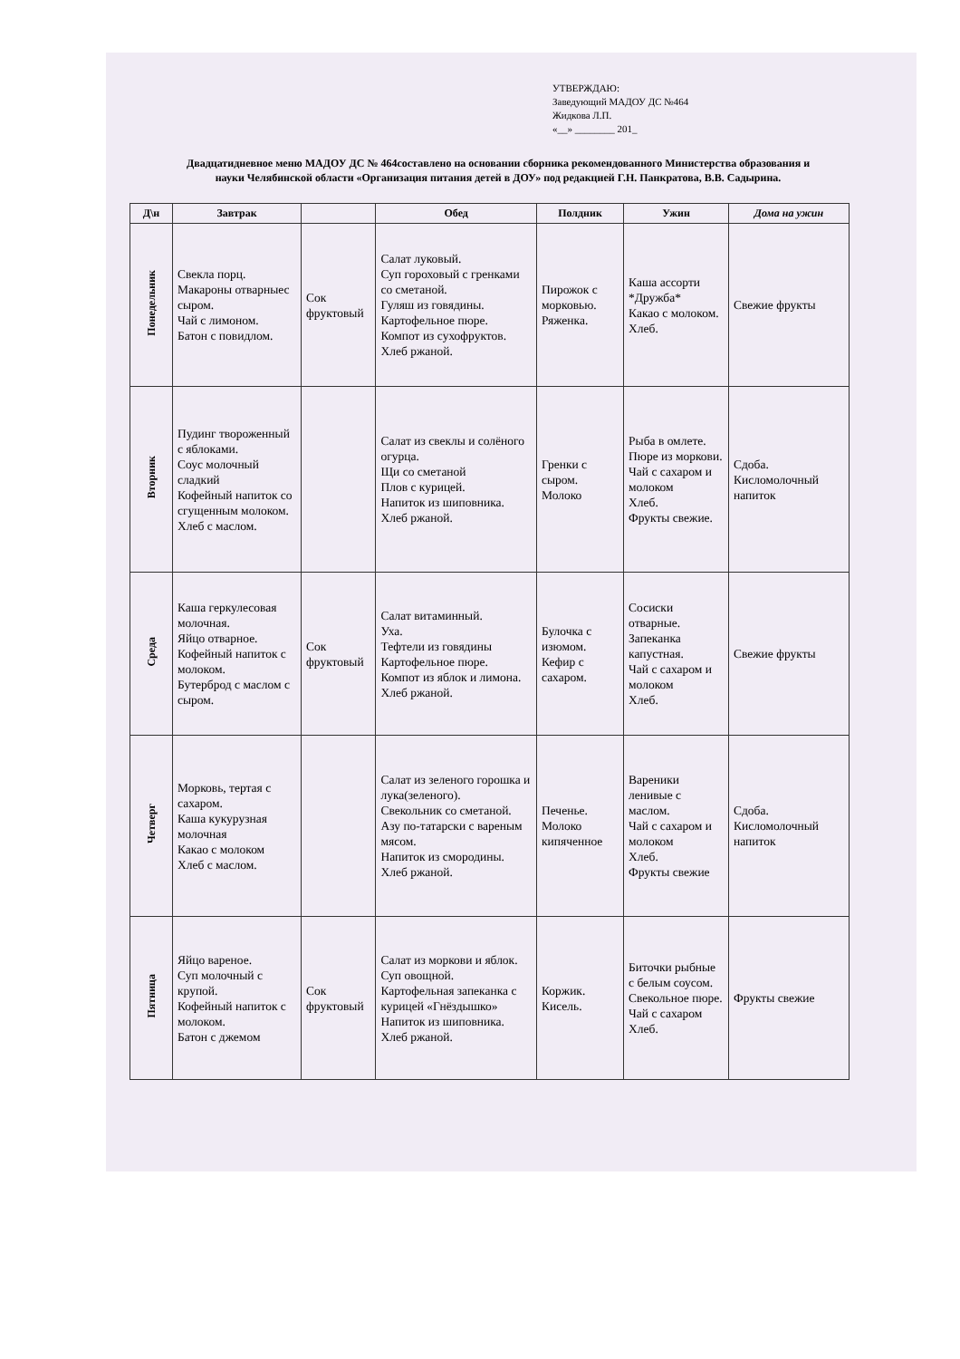УТВЕРЖДАЮ:
Заведующий МАДОУ ДС №464
Жидкова Л.П.
«__» ________ 201_
Двадцатидневное меню МАДОУ ДС № 464составлено на основании сборника рекомендованного Министерства образования и науки Челябинской области «Организация питания детей в ДОУ» под редакцией Г.Н. Панкратова, В.В. Садырина.
| Д\н | Завтрак | | Обед | Полдник | Ужин | Дома на ужин |
| --- | --- | --- | --- | --- | --- | --- |
| Понедельник | Свекла порц. Макароны отварныес сыром. Чай с лимоном. Батон с повидлом. | Сок фруктовый | Салат луковый. Суп гороховый с гренками со сметаной. Гуляш из говядины. Картофельное пюре. Компот из сухофруктов. Хлеб ржаной. | Пирожок с морковью. Ряженка. | Каша ассорти *Дружба* Какао с молоком. Хлеб. | Свежие фрукты |
| Вторник | Пудинг твороженный с яблоками. Соус молочный сладкий Кофейный напиток со сгущенным молоком. Хлеб с маслом. | | Салат из свеклы и солёного огурца. Щи со сметаной Плов с курицей. Напиток из шиповника. Хлеб ржаной. | Гренки с сыром. Молоко | Рыба в омлете. Пюре из моркови. Чай с сахаром и молоком Хлеб. Фрукты свежие. | Сдоба. Кисломолочный напиток |
| Среда | Каша геркулесовая молочная. Яйцо отварное. Кофейный напиток с молоком. Бутерброд с маслом с сыром. | Сок фруктовый | Салат витаминный. Уха. Тефтели из говядины Картофельное пюре. Компот из яблок и лимона. Хлеб ржаной. | Булочка с изюмом. Кефир с сахаром. | Сосиски отварные. Запеканка капустная. Чай с сахаром и молоком Хлеб. | Свежие фрукты |
| Четверг | Морковь, тертая с сахаром. Каша кукурузная молочная Какао с молоком Хлеб с маслом. | | Салат из зеленого горошка и лука(зеленого). Свекольник со сметаной. Азу по-татарски с вареным мясом. Напиток из смородины. Хлеб ржаной. | Печенье. Молоко кипяченное | Вареники ленивые с маслом. Чай с сахаром и молоком Хлеб. Фрукты свежие | Сдоба. Кисломолочный напиток |
| Пятница | Яйцо вареное. Суп молочный с крупой. Кофейный напиток с молоком. Батон с джемом | Сок фруктовый | Салат из моркови и яблок. Суп овощной. Картофельная запеканка с курицей «Гнёздышко» Напиток из шиповника. Хлеб ржаной. | Коржик. Кисель. | Биточки рыбные с белым соусом. Свекольное пюре. Чай с сахаром Хлеб. | Фрукты свежие |